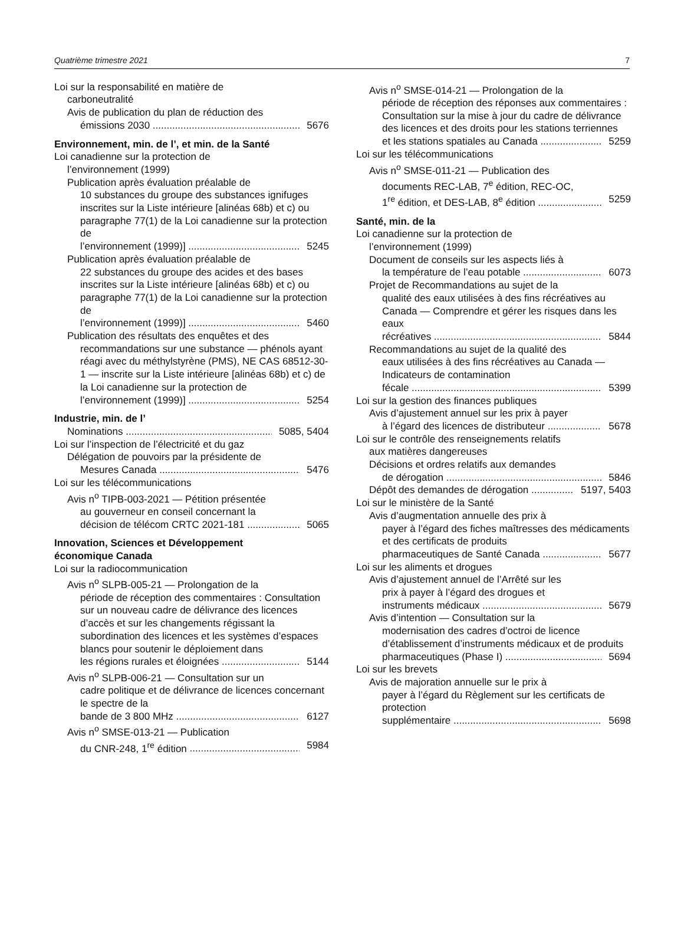Quatrième trimestre 2021 7
Loi sur la responsabilité en matière de
carboneutralité
Avis de publication du plan de réduction des
émissions 2030 5676
Environnement, min. de l’, et min. de la Santé
Loi canadienne sur la protection de
l’environnement (1999)
Publication après évaluation préalable de
10 substances du groupe des substances ignifuges inscrites sur la Liste intérieure [alinéas 68b) et c) ou paragraphe 77(1) de la Loi canadienne sur la protection de
l’environnement (1999)] 5245
Publication après évaluation préalable de
22 substances du groupe des acides et des bases inscrites sur la Liste intérieure [alinéas 68b) et c) ou paragraphe 77(1) de la Loi canadienne sur la protection de
l’environnement (1999)] 5460
Publication des résultats des enquêtes et des
recommandations sur une substance — phénols ayant réagi avec du méthylstyrène (PMS), NE CAS 68512-30-1 — inscrite sur la Liste intérieure [alinéas 68b) et c) de la Loi canadienne sur la protection de
l’environnement (1999)] 5254
Industrie, min. de l’
Nominations 5085, 5404
Loi sur l’inspection de l’électricité et du gaz
Délégation de pouvoirs par la présidente de
Mesures Canada 5476
Loi sur les télécommunications
Avis n<sup>o</sup> TIPB-003-2021 — Pétition présentée
au gouverneur en conseil concernant la
décision de télécom CRTC 2021-181 5065
Innovation, Sciences et Développement
économique Canada
Loi sur la radiocommunication
Avis n<sup>o</sup> SLPB-005-21 — Prolongation de la
période de réception des commentaires : Consultation sur un nouveau cadre de délivrance des licences d’accès et sur les changements régissant la subordination des licences et les systèmes d’espaces blancs pour soutenir le déploiement dans
les régions rurales et éloignées 5144
Avis n<sup>o</sup> SLPB-006-21 — Consultation sur un
cadre politique et de délivrance de licences concernant le spectre de la
bande de 3 800 MHz 6127
Avis n<sup>o</sup> SMSE-013-21 — Publication
du CNR-248, 1<sup>re</sup> édition 5984
Avis n<sup>o</sup> SMSE-014-21 — Prolongation de la
période de réception des réponses aux commentaires : Consultation sur la mise à jour du cadre de délivrance des licences et des droits pour les stations terriennes
et les stations spatiales au Canada 5259
Loi sur les télécommunications
Avis n<sup>o</sup> SMSE-011-21 — Publication des
documents REC-LAB, 7<sup>e</sup> édition, REC-OC,
1<sup>re</sup> édition, et DES-LAB, 8<sup>e</sup> édition 5259
Santé, min. de la
Loi canadienne sur la protection de
l’environnement (1999)
Document de conseils sur les aspects liés à
la température de l’eau potable 6073
Projet de Recommandations au sujet de la
qualité des eaux utilisées à des fins récréatives au Canada — Comprendre et gérer les risques dans les eaux
récréatives 5844
Recommandations au sujet de la qualité des
eaux utilisées à des fins récréatives au Canada — Indicateurs de contamination
fécale 5399
Loi sur la gestion des finances publiques
Avis d’ajustement annuel sur les prix à payer
à l’égard des licences de distributeur 5678
Loi sur le contrôle des renseignements relatifs
aux matières dangereuses
Décisions et ordres relatifs aux demandes
de dérogation 5846
Dépôt des demandes de dérogation 5197, 5403
Loi sur le ministère de la Santé
Avis d’augmentation annuelle des prix à
payer à l’égard des fiches maîtresses des médicaments et des certificats de produits
pharmaceutiques de Santé Canada 5677
Loi sur les aliments et drogues
Avis d’ajustement annuel de l’Arrêté sur les
prix à payer à l’égard des drogues et
instruments médicaux 5679
Avis d’intention — Consultation sur la
modernisation des cadres d’octroi de licence d’établissement d’instruments médicaux et de produits
pharmaceutiques (Phase I) 5694
Loi sur les brevets
Avis de majoration annuelle sur le prix à
payer à l’égard du Règlement sur les certificats de protection
supplémentaire 5698